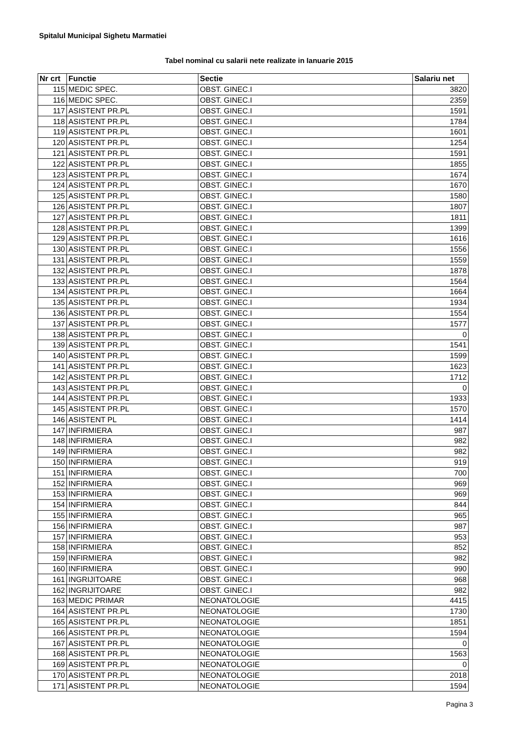Spitalul Municipal Sighetu Marmatiei
Tabel nominal cu salarii nete realizate in Ianuarie 2015
| Nr crt | Functie | Sectie | Salariu net |
| --- | --- | --- | --- |
| 115 | MEDIC SPEC. | OBST. GINEC.I | 3820 |
| 116 | MEDIC SPEC. | OBST. GINEC.I | 2359 |
| 117 | ASISTENT PR.PL | OBST. GINEC.I | 1591 |
| 118 | ASISTENT PR.PL | OBST. GINEC.I | 1784 |
| 119 | ASISTENT PR.PL | OBST. GINEC.I | 1601 |
| 120 | ASISTENT PR.PL | OBST. GINEC.I | 1254 |
| 121 | ASISTENT PR.PL | OBST. GINEC.I | 1591 |
| 122 | ASISTENT PR.PL | OBST. GINEC.I | 1855 |
| 123 | ASISTENT PR.PL | OBST. GINEC.I | 1674 |
| 124 | ASISTENT PR.PL | OBST. GINEC.I | 1670 |
| 125 | ASISTENT PR.PL | OBST. GINEC.I | 1580 |
| 126 | ASISTENT PR.PL | OBST. GINEC.I | 1807 |
| 127 | ASISTENT PR.PL | OBST. GINEC.I | 1811 |
| 128 | ASISTENT PR.PL | OBST. GINEC.I | 1399 |
| 129 | ASISTENT PR.PL | OBST. GINEC.I | 1616 |
| 130 | ASISTENT PR.PL | OBST. GINEC.I | 1556 |
| 131 | ASISTENT PR.PL | OBST. GINEC.I | 1559 |
| 132 | ASISTENT PR.PL | OBST. GINEC.I | 1878 |
| 133 | ASISTENT PR.PL | OBST. GINEC.I | 1564 |
| 134 | ASISTENT PR.PL | OBST. GINEC.I | 1664 |
| 135 | ASISTENT PR.PL | OBST. GINEC.I | 1934 |
| 136 | ASISTENT PR.PL | OBST. GINEC.I | 1554 |
| 137 | ASISTENT PR.PL | OBST. GINEC.I | 1577 |
| 138 | ASISTENT PR.PL | OBST. GINEC.I | 0 |
| 139 | ASISTENT PR.PL | OBST. GINEC.I | 1541 |
| 140 | ASISTENT PR.PL | OBST. GINEC.I | 1599 |
| 141 | ASISTENT PR.PL | OBST. GINEC.I | 1623 |
| 142 | ASISTENT PR.PL | OBST. GINEC.I | 1712 |
| 143 | ASISTENT PR.PL | OBST. GINEC.I | 0 |
| 144 | ASISTENT PR.PL | OBST. GINEC.I | 1933 |
| 145 | ASISTENT PR.PL | OBST. GINEC.I | 1570 |
| 146 | ASISTENT PL | OBST. GINEC.I | 1414 |
| 147 | INFIRMIERA | OBST. GINEC.I | 987 |
| 148 | INFIRMIERA | OBST. GINEC.I | 982 |
| 149 | INFIRMIERA | OBST. GINEC.I | 982 |
| 150 | INFIRMIERA | OBST. GINEC.I | 919 |
| 151 | INFIRMIERA | OBST. GINEC.I | 700 |
| 152 | INFIRMIERA | OBST. GINEC.I | 969 |
| 153 | INFIRMIERA | OBST. GINEC.I | 969 |
| 154 | INFIRMIERA | OBST. GINEC.I | 844 |
| 155 | INFIRMIERA | OBST. GINEC.I | 965 |
| 156 | INFIRMIERA | OBST. GINEC.I | 987 |
| 157 | INFIRMIERA | OBST. GINEC.I | 953 |
| 158 | INFIRMIERA | OBST. GINEC.I | 852 |
| 159 | INFIRMIERA | OBST. GINEC.I | 982 |
| 160 | INFIRMIERA | OBST. GINEC.I | 990 |
| 161 | INGRIJITOARE | OBST. GINEC.I | 968 |
| 162 | INGRIJITOARE | OBST. GINEC.I | 982 |
| 163 | MEDIC PRIMAR | NEONATOLOGIE | 4415 |
| 164 | ASISTENT PR.PL | NEONATOLOGIE | 1730 |
| 165 | ASISTENT PR.PL | NEONATOLOGIE | 1851 |
| 166 | ASISTENT PR.PL | NEONATOLOGIE | 1594 |
| 167 | ASISTENT PR.PL | NEONATOLOGIE | 0 |
| 168 | ASISTENT PR.PL | NEONATOLOGIE | 1563 |
| 169 | ASISTENT PR.PL | NEONATOLOGIE | 0 |
| 170 | ASISTENT PR.PL | NEONATOLOGIE | 2018 |
| 171 | ASISTENT PR.PL | NEONATOLOGIE | 1594 |
Pagina 3